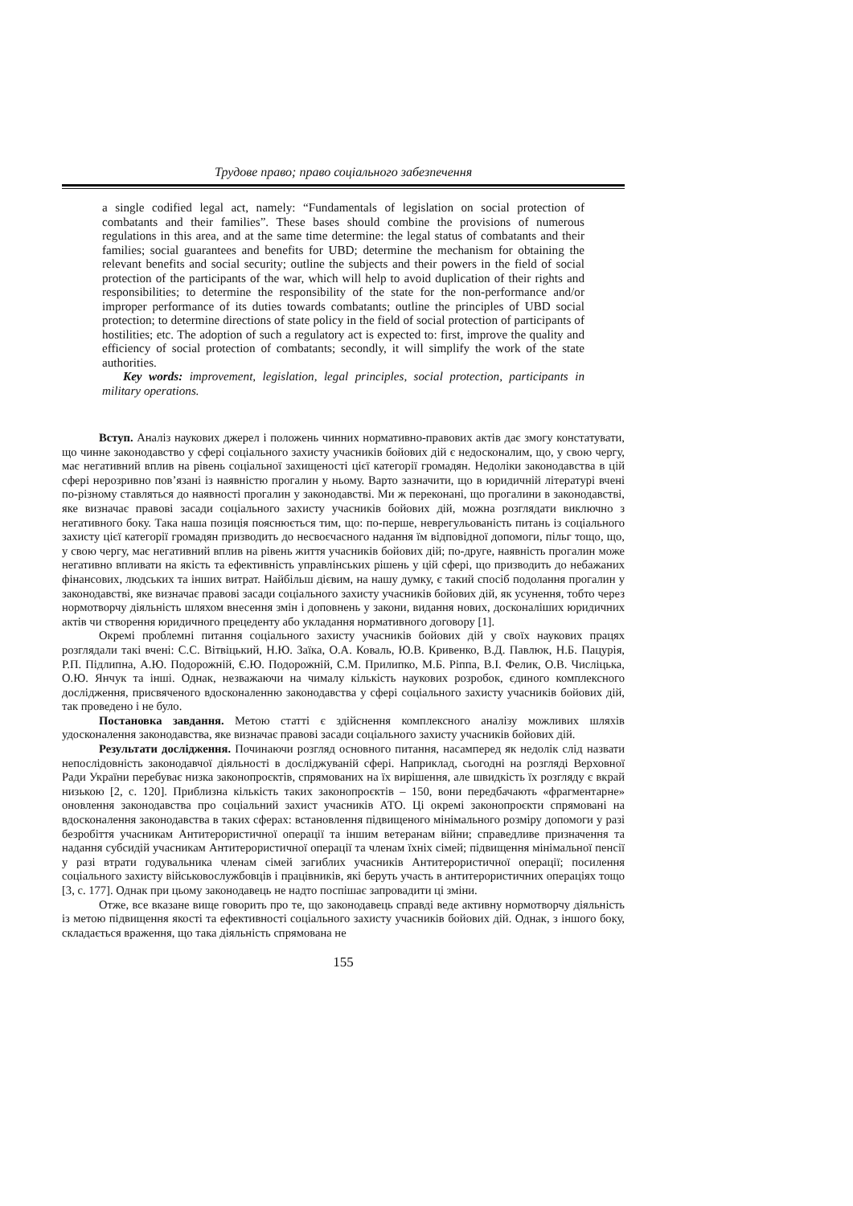Трудове право; право соціального забезпечення
a single codified legal act, namely: “Fundamentals of legislation on social protection of combatants and their families”. These bases should combine the provisions of numerous regulations in this area, and at the same time determine: the legal status of combatants and their families; social guarantees and benefits for UBD; determine the mechanism for obtaining the relevant benefits and social security; outline the subjects and their powers in the field of social protection of the participants of the war, which will help to avoid duplication of their rights and responsibilities; to determine the responsibility of the state for the non-performance and/or improper performance of its duties towards combatants; outline the principles of UBD social protection; to determine directions of state policy in the field of social protection of participants of hostilities; etc. The adoption of such a regulatory act is expected to: first, improve the quality and efficiency of social protection of combatants; secondly, it will simplify the work of the state authorities.
Key words: improvement, legislation, legal principles, social protection, participants in military operations.
Вступ. Аналіз наукових джерел і положень чинних нормативно-правових актів дає змогу констатувати, що чинне законодавство у сфері соціального захисту учасників бойових дій є недосконалим, що, у свою чергу, має негативний вплив на рівень соціальної захищеності цієї категорії громадян. Недоліки законодавства в цій сфері нерозривно пов’язані із наявністю прогалин у ньому. Варто зазначити, що в юридичній літературі вчені по-різному ставляться до наявності прогалин у законодавстві. Ми ж переконані, що прогалини в законодавстві, яке визначає правові засади соціального захисту учасників бойових дій, можна розглядати виключно з негативного боку. Така наша позиція пояснюється тим, що: по-перше, неврегульованість питань із соціального захисту цієї категорії громадян призводить до несвоєчасного надання їм відповідної допомоги, пільг тощо, що, у свою чергу, має негативний вплив на рівень життя учасників бойових дій; по-друге, наявність прогалин може негативно впливати на якість та ефективність управлінських рішень у цій сфері, що призводить до небажаних фінансових, людських та інших витрат. Найбільш дієвим, на нашу думку, є такий спосіб подолання прогалин у законодавстві, яке визначає правові засади соціального захисту учасників бойових дій, як усунення, тобто через нормотворчу діяльність шляхом внесення змін і доповнень у закони, видання нових, досконаліших юридичних актів чи створення юридичного прецеденту або укладання нормативного договору [1].
Окремі проблемні питання соціального захисту учасників бойових дій у своїх наукових працях розглядали такі вчені: С.С. Вітвіцький, Н.Ю. Заїка, О.А. Коваль, Ю.В. Кривенко, В.Д. Павлюк, Н.Б. Пацурія, Р.П. Підлипна, А.Ю. Подорожній, Є.Ю. Подорожній, С.М. Прилипко, М.Б. Ріппа, В.І. Фелик, О.В. Числіцька, О.Ю. Янчук та інші. Однак, незважаючи на чималу кількість наукових розробок, єдиного комплексного дослідження, присвяченого вдосконаленню законодавства у сфері соціального захисту учасників бойових дій, так проведено і не було.
Постановка завдання. Метою статті є здійснення комплексного аналізу можливих шляхів удосконалення законодавства, яке визначає правові засади соціального захисту учасників бойових дій.
Результати дослідження. Починаючи розгляд основного питання, насамперед як недолік слід назвати непослідовність законодавчої діяльності в досліджуваній сфері. Наприклад, сьогодні на розгляді Верховної Ради України перебуває низка законопроєктів, спрямованих на їх вирішення, але швидкість їх розгляду є вкрай низькою [2, с. 120]. Приблизна кількість таких законопроєктів – 150, вони передбачають «фрагментарне» оновлення законодавства про соціальний захист учасників АТО. Ці окремі законопроєкти спрямовані на вдосконалення законодавства в таких сферах: встановлення підвищеного мінімального розміру допомоги у разі безробіття учасникам Антитерористичної операції та іншим ветеранам війни; справедливе призначення та надання субсидій учасникам Антитерористичної операції та членам їхніх сімей; підвищення мінімальної пенсії у разі втрати годувальника членам сімей загиблих учасників Антитерористичної операції; посилення соціального захисту військовослужбовців і працівників, які беруть участь в антитерористичних операціях тощо [3, с. 177]. Однак при цьому законодавець не надто поспішає запровадити ці зміни.
Отже, все вказане вище говорить про те, що законодавець справді веде активну нормотворчу діяльність із метою підвищення якості та ефективності соціального захисту учасників бойових дій. Однак, з іншого боку, складається враження, що така діяльність спрямована не
155